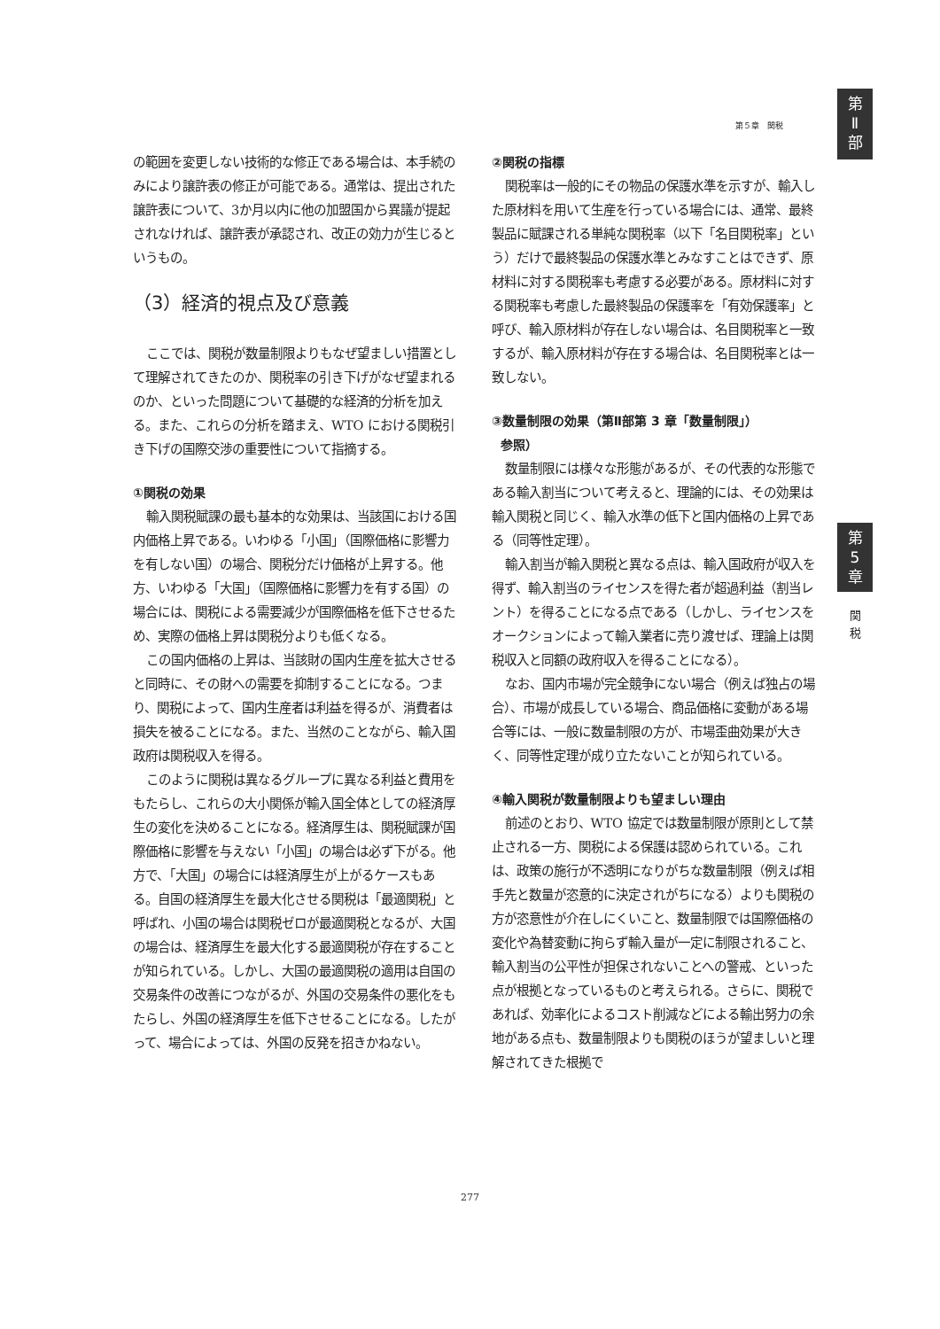第
Ⅱ
部
第５章　関税
の範囲を変更しない技術的な修正である場合は、本手続のみにより譲許表の修正が可能である。通常は、提出された譲許表について、3か月以内に他の加盟国から異議が提起されなければ、譲許表が承認され、改正の効力が生じるというもの。
（3）経済的視点及び意義
ここでは、関税が数量制限よりもなぜ望ましい措置として理解されてきたのか、関税率の引き下げがなぜ望まれるのか、といった問題について基礎的な経済的分析を加える。また、これらの分析を踏まえ、WTO における関税引き下げの国際交渉の重要性について指摘する。
①関税の効果
輸入関税賦課の最も基本的な効果は、当該国における国内価格上昇である。いわゆる「小国」（国際価格に影響力を有しない国）の場合、関税分だけ価格が上昇する。他方、いわゆる「大国」（国際価格に影響力を有する国）の場合には、関税による需要減少が国際価格を低下させるため、実際の価格上昇は関税分よりも低くなる。
この国内価格の上昇は、当該財の国内生産を拡大させると同時に、その財への需要を抑制することになる。つまり、関税によって、国内生産者は利益を得るが、消費者は損失を被ることになる。また、当然のことながら、輸入国政府は関税収入を得る。
このように関税は異なるグループに異なる利益と費用をもたらし、これらの大小関係が輸入国全体としての経済厚生の変化を決めることになる。経済厚生は、関税賦課が国際価格に影響を与えない「小国」の場合は必ず下がる。他方で、「大国」の場合には経済厚生が上がるケースもある。自国の経済厚生を最大化させる関税は「最適関税」と呼ばれ、小国の場合は関税ゼロが最適関税となるが、大国の場合は、経済厚生を最大化する最適関税が存在することが知られている。しかし、大国の最適関税の適用は自国の交易条件の改善につながるが、外国の交易条件の悪化をもたらし、外国の経済厚生を低下させることになる。したがって、場合によっては、外国の反発を招きかねない。
②関税の指標
関税率は一般的にその物品の保護水準を示すが、輸入した原材料を用いて生産を行っている場合には、通常、最終製品に賦課される単純な関税率（以下「名目関税率」という）だけで最終製品の保護水準とみなすことはできず、原材料に対する関税率も考慮する必要がある。原材料に対する関税率も考慮した最終製品の保護率を「有効保護率」と呼び、輸入原材料が存在しない場合は、名目関税率と一致するが、輸入原材料が存在する場合は、名目関税率とは一致しない。
③数量制限の効果（第Ⅱ部第 3 章「数量制限」）
参照）
数量制限には様々な形態があるが、その代表的な形態である輸入割当について考えると、理論的には、その効果は輸入関税と同じく、輸入水準の低下と国内価格の上昇である（同等性定理）。
輸入割当が輸入関税と異なる点は、輸入国政府が収入を得ず、輸入割当のライセンスを得た者が超過利益（割当レント）を得ることになる点である（しかし、ライセンスをオークションによって輸入業者に売り渡せば、理論上は関税収入と同額の政府収入を得ることになる）。
なお、国内市場が完全競争にない場合（例えば独占の場合）、市場が成長している場合、商品価格に変動がある場合等には、一般に数量制限の方が、市場歪曲効果が大きく、同等性定理が成り立たないことが知られている。
④輸入関税が数量制限よりも望ましい理由
前述のとおり、WTO 協定では数量制限が原則として禁止される一方、関税による保護は認められている。これは、政策の施行が不透明になりがちな数量制限（例えば相手先と数量が恣意的に決定されがちになる）よりも関税の方が恣意性が介在しにくいこと、数量制限では国際価格の変化や為替変動に拘らず輸入量が一定に制限されること、輸入割当の公平性が担保されないことへの警戒、といった点が根拠となっているものと考えられる。さらに、関税であれば、効率化によるコスト削減などによる輸出努力の余地がある点も、数量制限よりも関税のほうが望ましいと理解されてきた根拠で
第
5
章
関
税
277